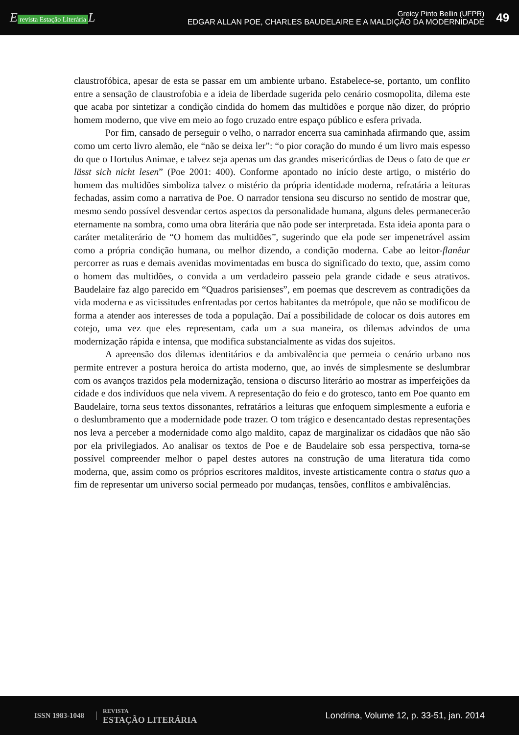E revista Estação Literária L
Greicy Pinto Bellin (UFPR)
EDGAR ALLAN POE, CHARLES BAUDELAIRE E A MALDIÇÃO DA MODERNIDADE
49
claustrofóbica, apesar de esta se passar em um ambiente urbano. Estabelece-se, portanto, um conflito entre a sensação de claustrofobia e a ideia de liberdade sugerida pelo cenário cosmopolita, dilema este que acaba por sintetizar a condição cindida do homem das multidões e porque não dizer, do próprio homem moderno, que vive em meio ao fogo cruzado entre espaço público e esfera privada.
Por fim, cansado de perseguir o velho, o narrador encerra sua caminhada afirmando que, assim como um certo livro alemão, ele “não se deixa ler”: “o pior coração do mundo é um livro mais espesso do que o Hortulus Animae, e talvez seja apenas um das grandes misericórdias de Deus o fato de que er lässt sich nicht lesen” (Poe 2001: 400). Conforme apontado no início deste artigo, o mistério do homem das multidões simboliza talvez o mistério da própria identidade moderna, refratária a leituras fechadas, assim como a narrativa de Poe. O narrador tensiona seu discurso no sentido de mostrar que, mesmo sendo possível desvendar certos aspectos da personalidade humana, alguns deles permanecerão eternamente na sombra, como uma obra literária que não pode ser interpretada. Esta ideia aponta para o caráter metaliterário de “O homem das multidões”, sugerindo que ela pode ser impenetrável assim como a própria condição humana, ou melhor dizendo, a condição moderna. Cabe ao leitor-flanêur percorrer as ruas e demais avenidas movimentadas em busca do significado do texto, que, assim como o homem das multidões, o convida a um verdadeiro passeio pela grande cidade e seus atrativos. Baudelaire faz algo parecido em “Quadros parisienses”, em poemas que descrevem as contradições da vida moderna e as vicissitudes enfrentadas por certos habitantes da metrópole, que não se modificou de forma a atender aos interesses de toda a população. Daí a possibilidade de colocar os dois autores em cotejo, uma vez que eles representam, cada um a sua maneira, os dilemas advindos de uma modernização rápida e intensa, que modifica substancialmente as vidas dos sujeitos.
A apreensão dos dilemas identitários e da ambivalência que permeia o cenário urbano nos permite entrever a postura heroica do artista moderno, que, ao invés de simplesmente se deslumbrar com os avanços trazidos pela modernização, tensiona o discurso literário ao mostrar as imperfeições da cidade e dos indivíduos que nela vivem. A representação do feio e do grotesco, tanto em Poe quanto em Baudelaire, torna seus textos dissonantes, refratários a leituras que enfoquem simplesmente a euforia e o deslumbramento que a modernidade pode trazer. O tom trágico e desencantado destas representações nos leva a perceber a modernidade como algo maldito, capaz de marginalizar os cidadãos que não são por ela privilegiados. Ao analisar os textos de Poe e de Baudelaire sob essa perspectiva, torna-se possível compreender melhor o papel destes autores na construção de uma literatura tida como moderna, que, assim como os próprios escritores malditos, investe artisticamente contra o status quo a fim de representar um universo social permeado por mudanças, tensões, conflitos e ambivalências.
ISSN 1983-1048
REVISTA
ESTAÇÃO LITERÁRIA
Londrina, Volume 12, p. 33-51, jan. 2014